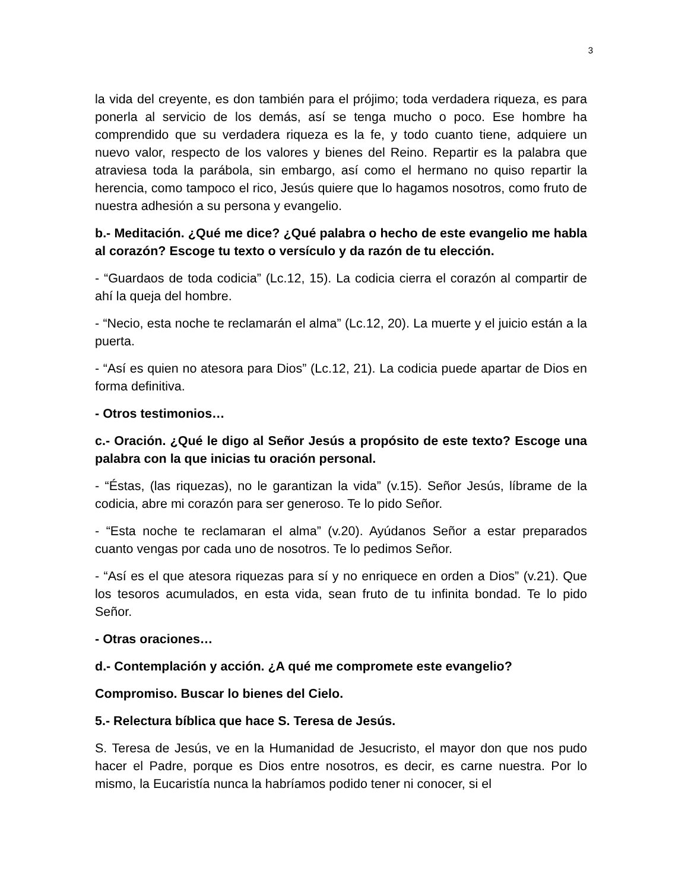3
la vida del creyente, es don también para el prójimo; toda verdadera riqueza, es para ponerla al servicio de los demás, así se tenga mucho o poco. Ese hombre ha comprendido que su verdadera riqueza es la fe, y todo cuanto tiene, adquiere un nuevo valor, respecto de los valores y bienes del Reino. Repartir es la palabra que atraviesa toda la parábola, sin embargo, así como el hermano no quiso repartir la herencia, como tampoco el rico, Jesús quiere que lo hagamos nosotros, como fruto de nuestra adhesión a su persona y evangelio.
b.- Meditación. ¿Qué me dice? ¿Qué palabra o hecho de este evangelio me habla al corazón? Escoge tu texto o versículo y da razón de tu elección.
- “Guardaos de toda codicia” (Lc.12, 15). La codicia cierra el corazón al compartir de ahí la queja del hombre.
- “Necio, esta noche te reclamarán el alma” (Lc.12, 20). La muerte y el juicio están a la puerta.
- “Así es quien no atesora para Dios” (Lc.12, 21). La codicia puede apartar de Dios en forma definitiva.
- Otros testimonios…
c.- Oración. ¿Qué le digo al Señor Jesús a propósito de este texto? Escoge una palabra con la que inicias tu oración personal.
- “Éstas, (las riquezas), no le garantizan la vida” (v.15). Señor Jesús, líbrame de la codicia, abre mi corazón para ser generoso. Te lo pido Señor.
- “Esta noche te reclamaran el alma” (v.20). Ayúdanos Señor a estar preparados cuanto vengas por cada uno de nosotros. Te lo pedimos Señor.
- “Así es el que atesora riquezas para sí y no enriquece en orden a Dios” (v.21). Que los tesoros acumulados, en esta vida, sean fruto de tu infinita bondad. Te lo pido Señor.
- Otras oraciones…
d.- Contemplación y acción. ¿A qué me compromete este evangelio?
Compromiso. Buscar lo bienes del Cielo.
5.- Relectura bíblica que hace S. Teresa de Jesús.
S. Teresa de Jesús, ve en la Humanidad de Jesucristo, el mayor don que nos pudo hacer el Padre, porque es Dios entre nosotros, es decir, es carne nuestra. Por lo mismo, la Eucaristía nunca la habríamos podido tener ni conocer, si el